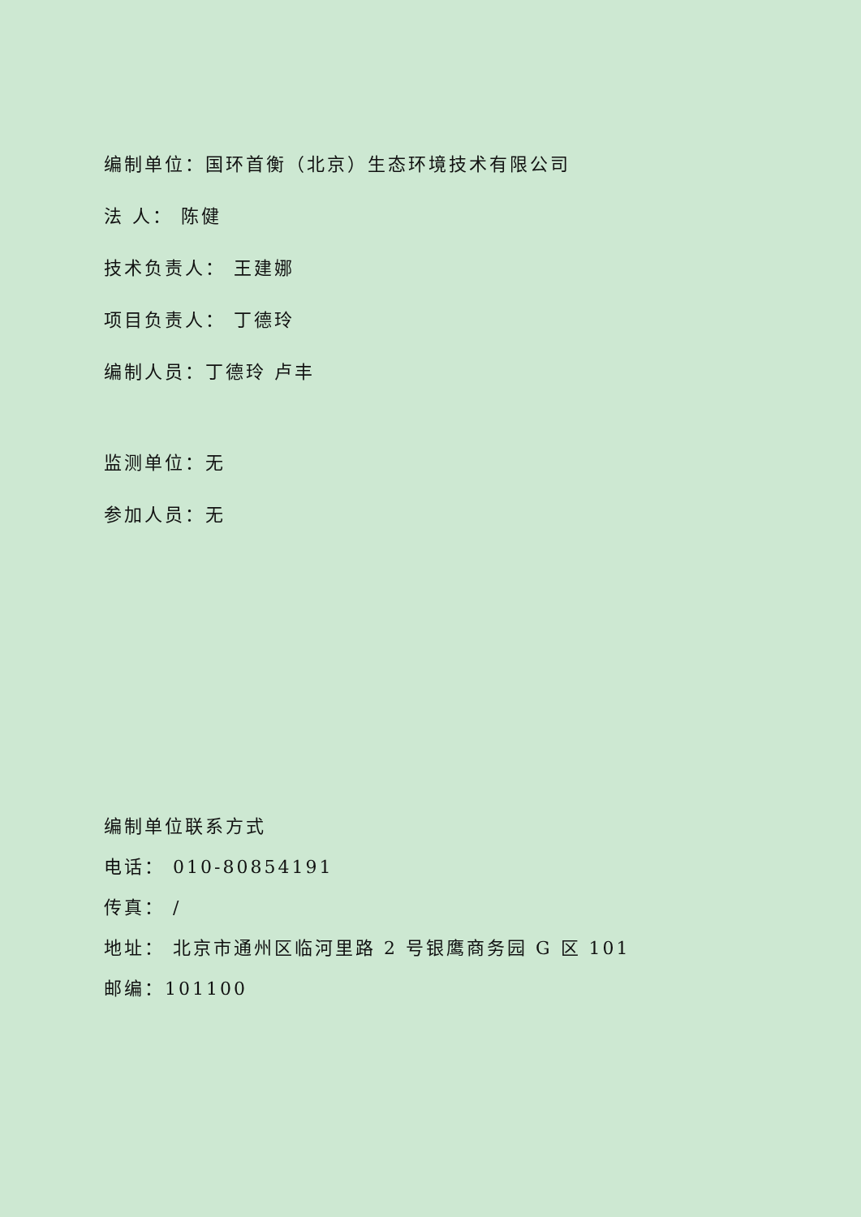编制单位：国环首衡（北京）生态环境技术有限公司
法 人： 陈健
技术负责人： 王建娜
项目负责人： 丁德玲
编制人员：丁德玲 卢丰
监测单位：无
参加人员：无
编制单位联系方式
电话： 010-80854191
传真： /
地址： 北京市通州区临河里路 2 号银鹰商务园 G 区 101
邮编：101100